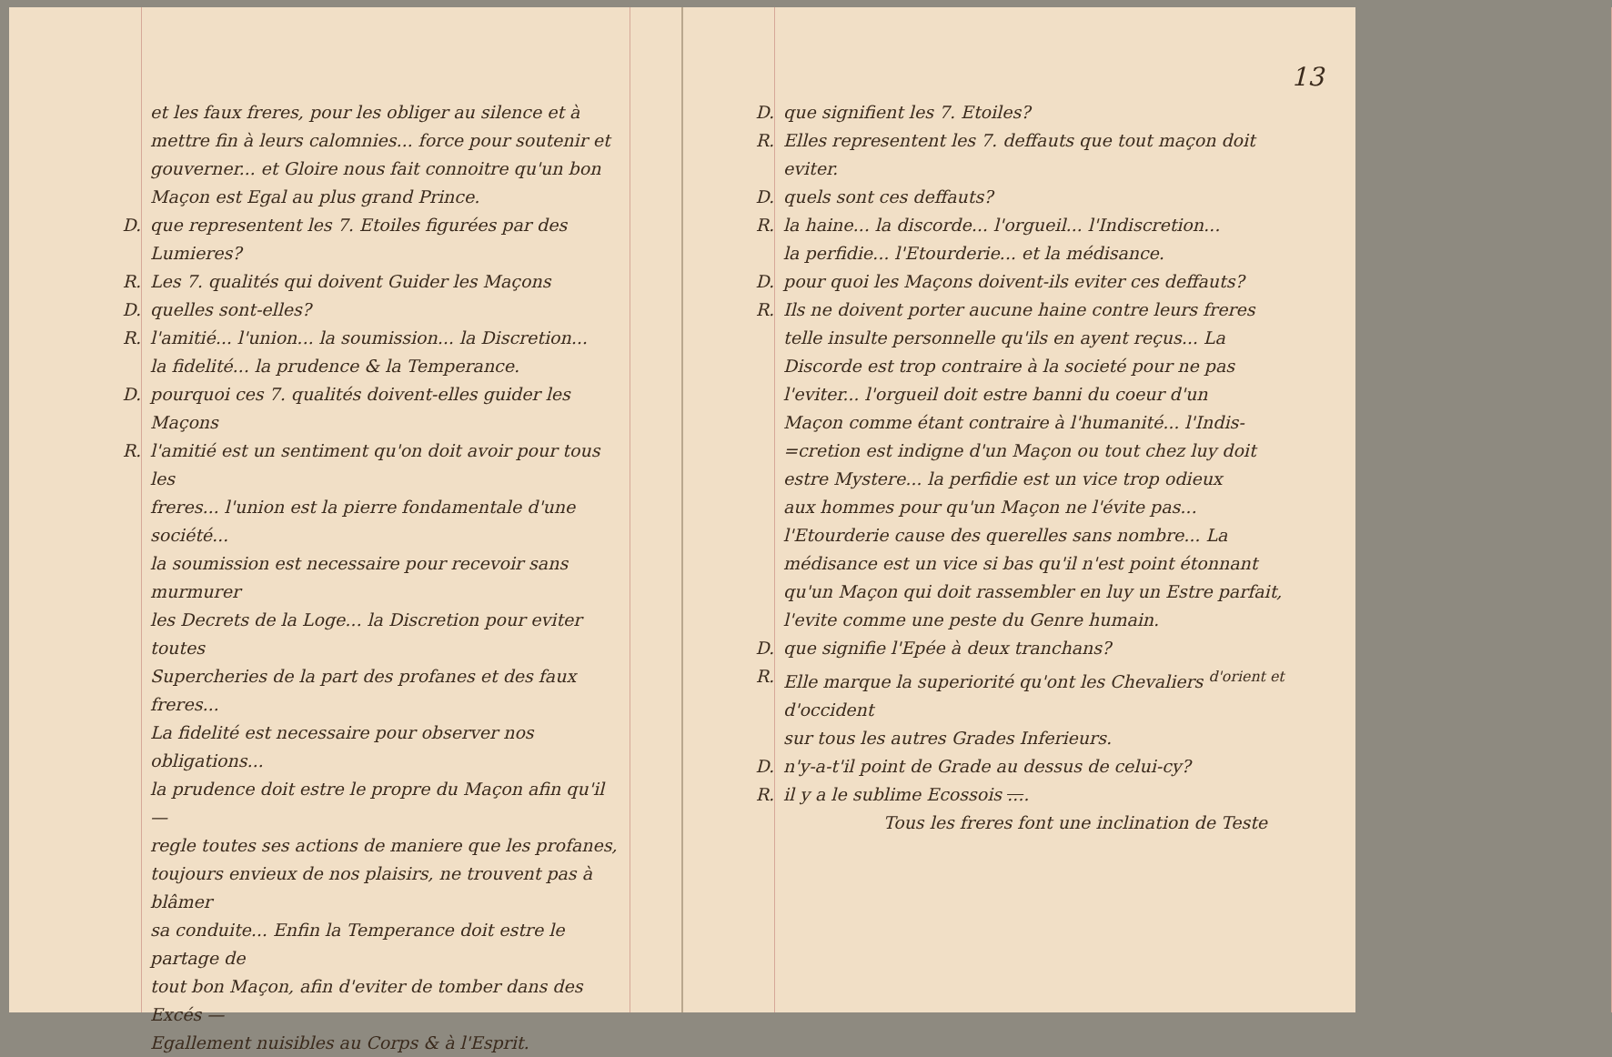et les faux freres, pour les obliger au silence et à
mettre fin à leurs calomnies... force pour soutenir et
gouverner... et Gloire nous fait connoitre qu'un bon
Maçon est Egal au plus grand Prince.
D. que representent les 7. Etoiles figurées par des Lumieres?
R. Les 7. qualités qui doivent Guider les Maçons
D. quelles sont-elles?
R. l'amitié... l'union... la soumission... la Discretion...
la fidelité... la prudence & la Temperance.
D. pourquoi ces 7. qualités doivent-elles guider les Maçons
R. l'amitié est un sentiment qu'on doit avoir pour tous les
freres... l'union est la pierre fondamentale d'une société...
la soumission est necessaire pour recevoir sans murmurer
les Decrets de la Loge... la Discretion pour eviter toutes
Supercheries de la part des profanes et des faux freres...
La fidelité est necessaire pour observer nos obligations...
la prudence doit estre le propre du Maçon afin qu'il —
regle toutes ses actions de maniere que les profanes,
toujours envieux de nos plaisirs, ne trouvent pas à blâmer
sa conduite... Enfin la Temperance doit estre le partage de
tout bon Maçon, afin d'eviter de tomber dans des Excés —
Egallement nuisibles au Corps & à l'Esprit.
13
D. que signifient les 7. Etoiles?
R. Elles representent les 7. deffauts que tout maçon doit eviter.
D. quels sont ces deffauts?
R. la haine... la discorde... l'orgueil... l'Indiscretion...
la perfidie... l'Etourderie... et la médisance.
D. pour quoi les Maçons doivent-ils eviter ces deffauts?
R. Ils ne doivent porter aucune haine contre leurs freres
telle insulte personnelle qu'ils en ayent reçus... La
Discorde est trop contraire à la societé pour ne pas
l'eviter... l'orgueil doit estre banni du coeur d'un
Maçon comme étant contraire à l'humanité... l'Indis-
=cretion est indigne d'un Maçon ou tout chez luy doit
estre Mystere... la perfidie est un vice trop odieux
aux hommes pour qu'un Maçon ne l'évite pas...
l'Etourderie cause des querelles sans nombre... La
médisance est un vice si bas qu'il n'est point étonnant
qu'un Maçon qui doit rassembler en luy un Estre parfait,
l'evite comme une peste du Genre humain.
D. que signifie l'Epée à deux tranchans?
R. Elle marque la superiorité qu'ont les Chevaliers <sup>d'orient et</sup> d'occident
sur tous les autres Grades Inferieurs.
D. n'y-a-t'il point de Grade au dessus de celui-cy?
R. il y a le sublime Ecossois ....
Tous les freres font une inclination de Teste